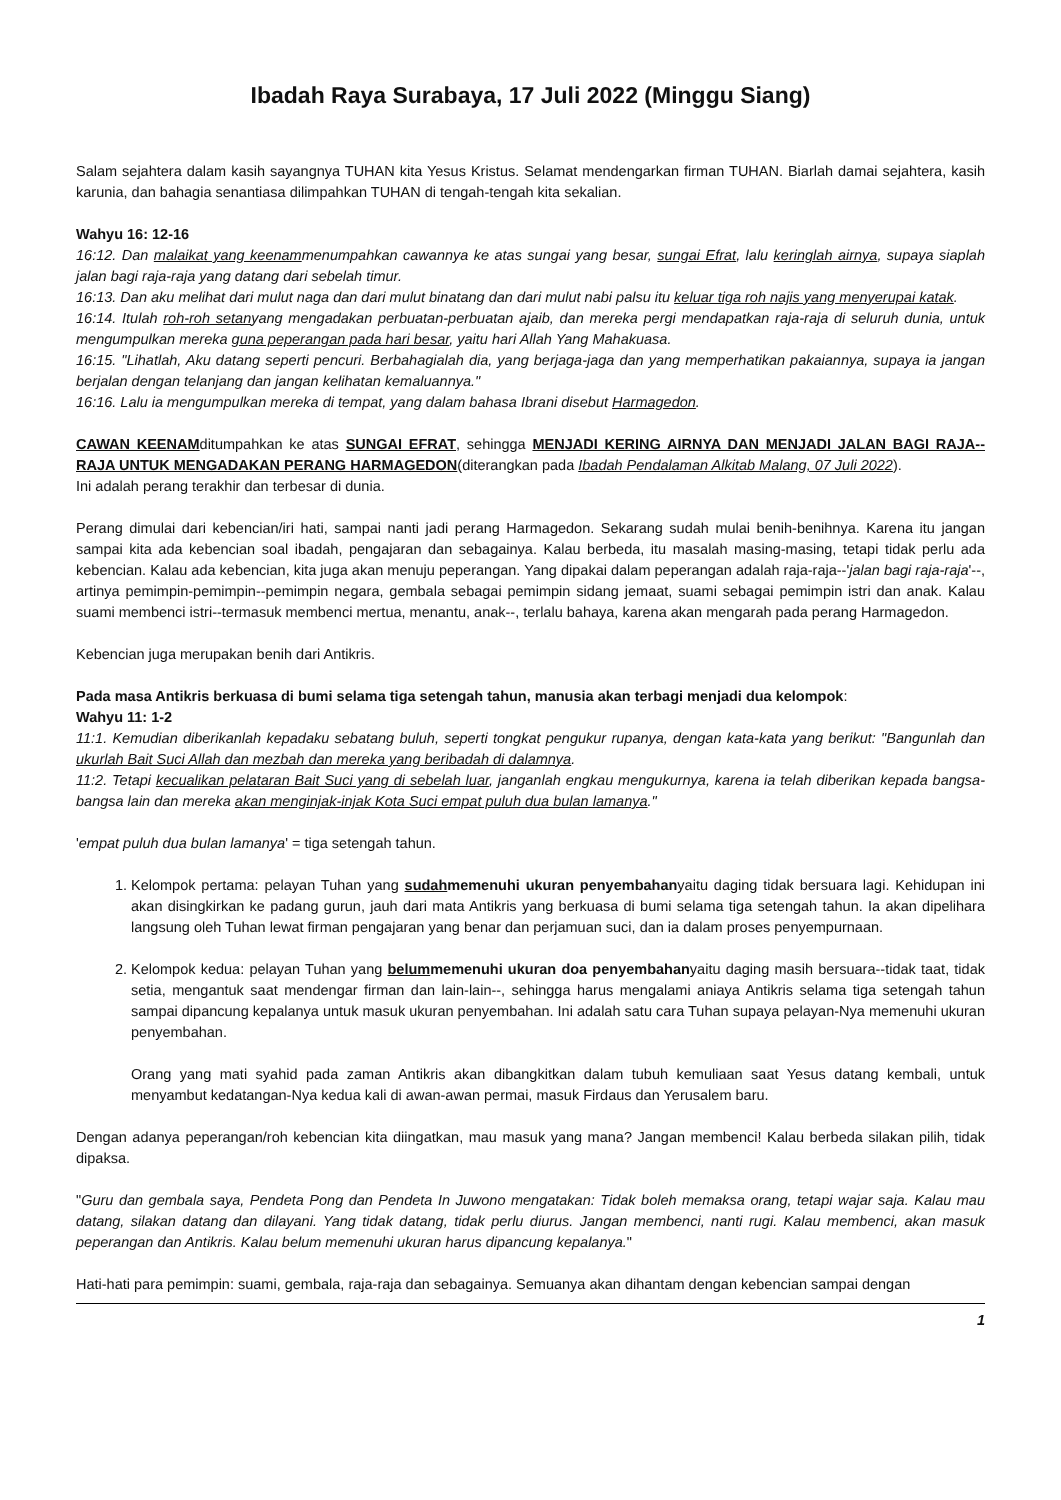Ibadah Raya Surabaya, 17 Juli 2022 (Minggu Siang)
Salam sejahtera dalam kasih sayangnya TUHAN kita Yesus Kristus. Selamat mendengarkan firman TUHAN. Biarlah damai sejahtera, kasih karunia, dan bahagia senantiasa dilimpahkan TUHAN di tengah-tengah kita sekalian.
Wahyu 16: 12-16
16:12. Dan malaikat yang keenammenumpahkan cawannya ke atas sungai yang besar, sungai Efrat, lalu keringlah airnya, supaya siaplah jalan bagi raja-raja yang datang dari sebelah timur.
16:13. Dan aku melihat dari mulut naga dan dari mulut binatang dan dari mulut nabi palsu itu keluar tiga roh najis yang menyerupai katak.
16:14. Itulah roh-roh setanyang mengadakan perbuatan-perbuatan ajaib, dan mereka pergi mendapatkan raja-raja di seluruh dunia, untuk mengumpulkan mereka guna peperangan pada hari besar, yaitu hari Allah Yang Mahakuasa.
16:15. "Lihatlah, Aku datang seperti pencuri. Berbahagialah dia, yang berjaga-jaga dan yang memperhatikan pakaiannya, supaya ia jangan berjalan dengan telanjang dan jangan kelihatan kemaluannya."
16:16. Lalu ia mengumpulkan mereka di tempat, yang dalam bahasa Ibrani disebut Harmagedon.
CAWAN KEENAMditumpahkan ke atas SUNGAI EFRAT, sehingga MENJADI KERING AIRNYA DAN MENJADI JALAN BAGI RAJA--RAJA UNTUK MENGADAKAN PERANG HARMAGEDON(diterangkan pada Ibadah Pendalaman Alkitab Malang, 07 Juli 2022).
Ini adalah perang terakhir dan terbesar di dunia.
Perang dimulai dari kebencian/iri hati, sampai nanti jadi perang Harmagedon. Sekarang sudah mulai benih-benihnya. Karena itu jangan sampai kita ada kebencian soal ibadah, pengajaran dan sebagainya. Kalau berbeda, itu masalah masing-masing, tetapi tidak perlu ada kebencian. Kalau ada kebencian, kita juga akan menuju peperangan. Yang dipakai dalam peperangan adalah raja-raja--'jalan bagi raja-raja'--, artinya pemimpin-pemimpin--pemimpin negara, gembala sebagai pemimpin sidang jemaat, suami sebagai pemimpin istri dan anak. Kalau suami membenci istri--termasuk membenci mertua, menantu, anak--, terlalu bahaya, karena akan mengarah pada perang Harmagedon.
Kebencian juga merupakan benih dari Antikris.
Pada masa Antikris berkuasa di bumi selama tiga setengah tahun, manusia akan terbagi menjadi dua kelompok:
Wahyu 11: 1-2
11:1. Kemudian diberikanlah kepadaku sebatang buluh, seperti tongkat pengukur rupanya, dengan kata-kata yang berikut: "Bangunlah dan ukurlah Bait Suci Allah dan mezbah dan mereka yang beribadah di dalamnya.
11:2. Tetapi kecualikan pelataran Bait Suci yang di sebelah luar, janganlah engkau mengukurnya, karena ia telah diberikan kepada bangsa-bangsa lain dan mereka akan menginjak-injak Kota Suci empat puluh dua bulan lamanya."
'empat puluh dua bulan lamanya' = tiga setengah tahun.
1. Kelompok pertama: pelayan Tuhan yang sudahmemenuhi ukuran penyembahanyaitu daging tidak bersuara lagi. Kehidupan ini akan disingkirkan ke padang gurun, jauh dari mata Antikris yang berkuasa di bumi selama tiga setengah tahun. Ia akan dipelihara langsung oleh Tuhan lewat firman pengajaran yang benar dan perjamuan suci, dan ia dalam proses penyempurnaan.
2. Kelompok kedua: pelayan Tuhan yang belummemenuhi ukuran doa penyembahanyaitu daging masih bersuara--tidak taat, tidak setia, mengantuk saat mendengar firman dan lain-lain--, sehingga harus mengalami aniaya Antikris selama tiga setengah tahun sampai dipancung kepalanya untuk masuk ukuran penyembahan. Ini adalah satu cara Tuhan supaya pelayan-Nya memenuhi ukuran penyembahan.
Orang yang mati syahid pada zaman Antikris akan dibangkitkan dalam tubuh kemuliaan saat Yesus datang kembali, untuk menyambut kedatangan-Nya kedua kali di awan-awan permai, masuk Firdaus dan Yerusalem baru.
Dengan adanya peperangan/roh kebencian kita diingatkan, mau masuk yang mana? Jangan membenci! Kalau berbeda silakan pilih, tidak dipaksa.
"Guru dan gembala saya, Pendeta Pong dan Pendeta In Juwono mengatakan: Tidak boleh memaksa orang, tetapi wajar saja. Kalau mau datang, silakan datang dan dilayani. Yang tidak datang, tidak perlu diurus. Jangan membenci, nanti rugi. Kalau membenci, akan masuk peperangan dan Antikris. Kalau belum memenuhi ukuran harus dipancung kepalanya."
Hati-hati para pemimpin: suami, gembala, raja-raja dan sebagainya. Semuanya akan dihantam dengan kebencian sampai dengan
1